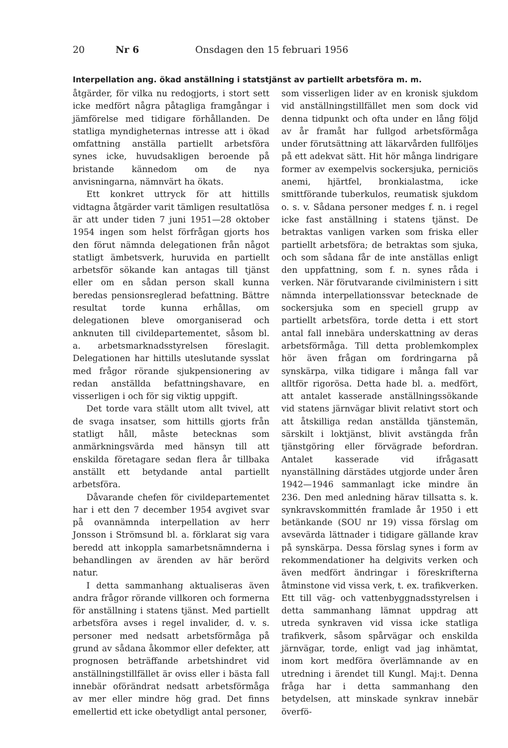20 Nr 6 Onsdagen den 15 februari 1956
Interpellation ang. ökad anställning i statstjänst av partiellt arbetsföra m. m.
åtgärder, för vilka nu redogjorts, i stort sett icke medfört några påtagliga framgångar i jämförelse med tidigare förhållanden. De statliga myndigheternas intresse att i ökad omfattning anställa partiellt arbetsföra synes icke, huvudsakligen beroende på bristande kännedom om de nya anvisningarna, nämnvärt ha ökats.
Ett konkret uttryck för att hittills vidtagna åtgärder varit tämligen resultatlösa är att under tiden 7 juni 1951—28 oktober 1954 ingen som helst förfrågan gjorts hos den förut nämnda delegationen från något statligt ämbetsverk, huruvida en partiellt arbetsför sökande kan antagas till tjänst eller om en sådan person skall kunna beredas pensionsreglerad befattning. Bättre resultat torde kunna erhållas, om delegationen bleve omorganiserad och anknuten till civildepartementet, såsom bl. a. arbetsmarknadsstyrelsen föreslagit. Delegationen har hittills uteslutande sysslat med frågor rörande sjukpensionering av redan anställda befattningshavare, en visserligen i och för sig viktig uppgift.
Det torde vara ställt utom allt tvivel, att de svaga insatser, som hittills gjorts från statligt håll, måste betecknas som anmärkningsvärda med hänsyn till att enskilda företagare sedan flera år tillbaka anställt ett betydande antal partiellt arbetsföra.
Dåvarande chefen för civildepartementet har i ett den 7 december 1954 avgivet svar på ovannämnda interpellation av herr Jonsson i Strömsund bl. a. förklarat sig vara beredd att inkoppla samarbetsnämnderna i behandlingen av ärenden av här berörd natur.
I detta sammanhang aktualiseras även andra frågor rörande villkoren och formerna för anställning i statens tjänst. Med partiellt arbetsföra avses i regel invalider, d. v. s. personer med nedsatt arbetsförmåga på grund av sådana åkommor eller defekter, att prognosen beträffande arbetshindret vid anställningstillfället är oviss eller i bästa fall innebär oförändrat nedsatt arbetsförmåga av mer eller mindre hög grad. Det finns emellertid ett icke obetydligt antal personer,
som visserligen lider av en kronisk sjukdom vid anställningstillfället men som dock vid denna tidpunkt och ofta under en lång följd av år framåt har fullgod arbetsförmåga under förutsättning att läkarvården fullföljes på ett adekvat sätt. Hit hör många lindrigare former av exempelvis sockersjuka, perniciös anemi, hjärtfel, bronkialastma, icke smittförande tuberkulos, reumatisk sjukdom o. s. v. Sådana personer medges f. n. i regel icke fast anställning i statens tjänst. De betraktas vanligen varken som friska eller partiellt arbetsföra; de betraktas som sjuka, och som sådana får de inte anställas enligt den uppfattning, som f. n. synes råda i verken. När förutvarande civilministern i sitt nämnda interpellationssvar betecknade de sockersjuka som en speciell grupp av partiellt arbetsföra, torde detta i ett stort antal fall innebära underskattning av deras arbetsförmåga. Till detta problemkomplex hör även frågan om fordringarna på synskärpa, vilka tidigare i många fall var alltför rigorösa. Detta hade bl. a. medfört, att antalet kasserade anställningssökande vid statens järnvägar blivit relativt stort och att åtskilliga redan anställda tjänstemän, särskilt i loktjänst, blivit avstängda från tjänstgöring eller förvägrade befordran. Antalet kasserade vid ifrågasatt nyanställning därstädes utgjorde under åren 1942—1946 sammanlagt icke mindre än 236. Den med anledning härav tillsatta s. k. synkravskommittén framlade år 1950 i ett betänkande (SOU nr 19) vissa förslag om avsevärda lättnader i tidigare gällande krav på synskärpa. Dessa förslag synes i form av rekommendationer ha delgivits verken och även medfört ändringar i föreskrifterna åtminstone vid vissa verk, t. ex. trafikverken. Ett till väg- och vattenbyggnadsstyrelsen i detta sammanhang lämnat uppdrag att utreda synkraven vid vissa icke statliga trafikverk, såsom spårvägar och enskilda järnvägar, torde, enligt vad jag inhämtat, inom kort medföra överlämnande av en utredning i ärendet till Kungl. Maj:t. Denna fråga har i detta sammanhang den betydelsen, att minskade synkrav innebär överfö-